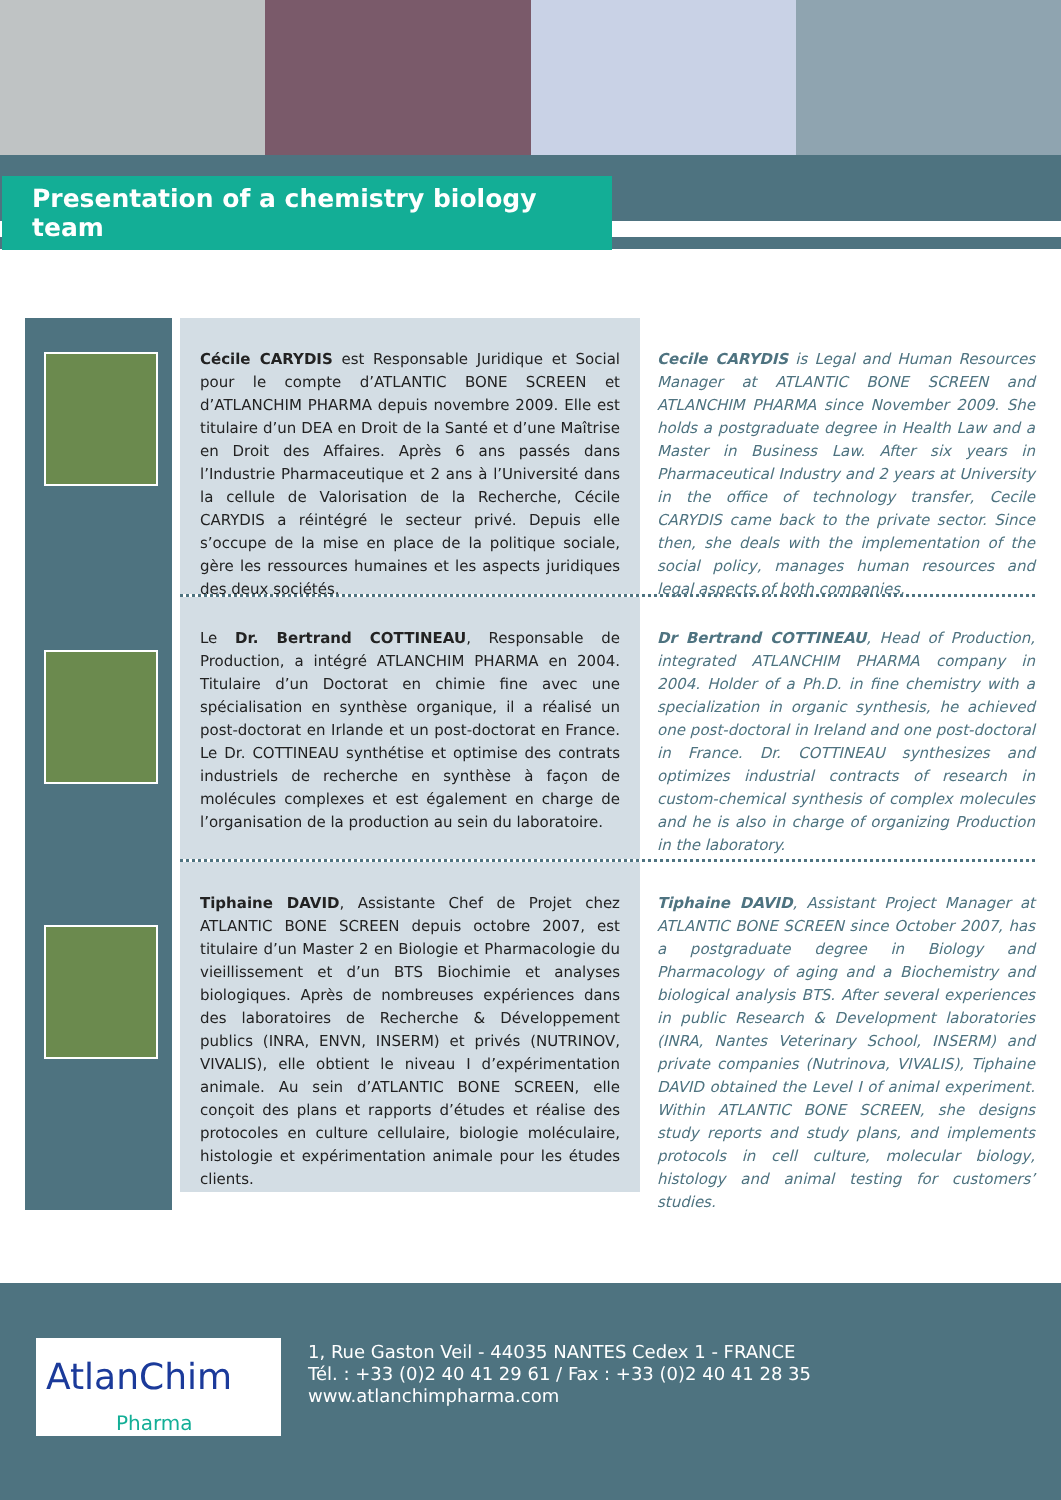Presentation of a chemistry biology team
Cécile CARYDIS est Responsable Juridique et Social pour le compte d’ATLANTIC BONE SCREEN et d’ATLANCHIM PHARMA depuis novembre 2009. Elle est titulaire d’un DEA en Droit de la Santé et d’une Maîtrise en Droit des Affaires. Après 6 ans passés dans l’Industrie Pharmaceutique et 2 ans à l’Université dans la cellule de Valorisation de la Recherche, Cécile CARYDIS a réintégré le secteur privé. Depuis elle s’occupe de la mise en place de la politique sociale, gère les ressources humaines et les aspects juridiques des deux sociétés.
Cecile CARYDIS is Legal and Human Resources Manager at ATLANTIC BONE SCREEN and ATLANCHIM PHARMA since November 2009. She holds a postgraduate degree in Health Law and a Master in Business Law. After six years in Pharmaceutical Industry and 2 years at University in the office of technology transfer, Cecile CARYDIS came back to the private sector. Since then, she deals with the implementation of the social policy, manages human resources and legal aspects of both companies.
Le Dr. Bertrand COTTINEAU, Responsable de Production, a intégré ATLANCHIM PHARMA en 2004. Titulaire d’un Doctorat en chimie fine avec une spécialisation en synthèse organique, il a réalisé un post-doctorat en Irlande et un post-doctorat en France. Le Dr. COTTINEAU synthétise et optimise des contrats industriels de recherche en synthèse à façon de molécules complexes et est également en charge de l’organisation de la production au sein du laboratoire.
Dr Bertrand COTTINEAU, Head of Production, integrated ATLANCHIM PHARMA company in 2004. Holder of a Ph.D. in fine chemistry with a specialization in organic synthesis, he achieved one post-doctoral in Ireland and one post-doctoral in France. Dr. COTTINEAU synthesizes and optimizes industrial contracts of research in custom-chemical synthesis of complex molecules and he is also in charge of organizing Production in the laboratory.
Tiphaine DAVID, Assistante Chef de Projet chez ATLANTIC BONE SCREEN depuis octobre 2007, est titulaire d’un Master 2 en Biologie et Pharmacologie du vieillissement et d’un BTS Biochimie et analyses biologiques. Après de nombreuses expériences dans des laboratoires de Recherche & Développement publics (INRA, ENVN, INSERM) et privés (NUTRINOV, VIVALIS), elle obtient le niveau I d’expérimentation animale. Au sein d’ATLANTIC BONE SCREEN, elle conçoit des plans et rapports d’études et réalise des protocoles en culture cellulaire, biologie moléculaire, histologie et expérimentation animale pour les études clients.
Tiphaine DAVID, Assistant Project Manager at ATLANTIC BONE SCREEN since October 2007, has a postgraduate degree in Biology and Pharmacology of aging and a Biochemistry and biological analysis BTS. After several experiences in public Research & Development laboratories (INRA, Nantes Veterinary School, INSERM) and private companies (Nutrinova, VIVALIS), Tiphaine DAVID obtained the Level I of animal experiment. Within ATLANTIC BONE SCREEN, she designs study reports and study plans, and implements protocols in cell culture, molecular biology, histology and animal testing for customers’ studies.
AtlanChim
Pharma
1, Rue Gaston Veil - 44035 NANTES Cedex 1 - FRANCE
Tél. : +33 (0)2 40 41 29 61 / Fax : +33 (0)2 40 41 28 35
www.atlanchimpharma.com